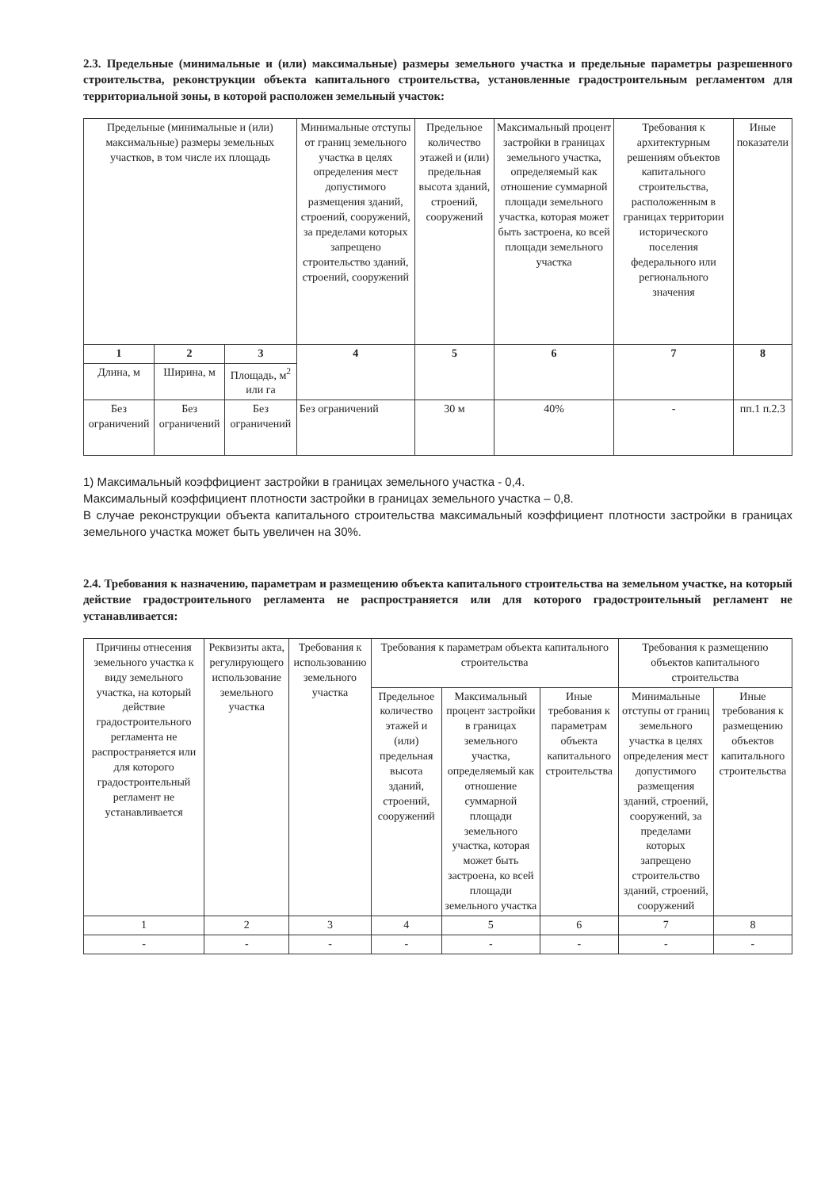2.3. Предельные (минимальные и (или) максимальные) размеры земельного участка и предельные параметры разрешенного строительства, реконструкции объекта капитального строительства, установленные градостроительным регламентом для территориальной зоны, в которой расположен земельный участок:
| Предельные (минимальные и (или) максимальные) размеры земельных участков, в том числе их площадь | | | Минимальные отступы от границ земельного участка в целях определения мест допустимого размещения зданий, строений, сооружений, за пределами которых запрещено строительство зданий, строений, сооружений | Предельное количество этажей и (или) предельная высота зданий, строений, сооружений | Максимальный процент застройки в границах земельного участка, определяемый как отношение суммарной площади земельного участка, которая может быть застроена, ко всей площади земельного участка | Требования к архитектурным решениям объектов капитального строительства, расположенным в границах территории исторического поселения федерального или регионального значения | Иные показатели |
| --- | --- | --- | --- | --- | --- | --- | --- |
| 1 | 2 | 3 | 4 | 5 | 6 | 7 | 8 |
| Длина, м | Ширина, м | Площадь, м<sup>2</sup> или га | | | | | |
| Без ограничений | Без ограничений | Без ограничений | Без ограничений | 30 м | 40% | - | пп.1 п.2.3 |
1) Максимальный коэффициент застройки в границах земельного участка - 0,4.
Максимальный коэффициент плотности застройки в границах земельного участка – 0,8.
В случае реконструкции объекта капитального строительства максимальный коэффициент плотности застройки в границах земельного участка может быть увеличен на 30%.
2.4. Требования к назначению, параметрам и размещению объекта капитального строительства на земельном участке, на который действие градостроительного регламента не распространяется или для которого градостроительный регламент не устанавливается:
| Причины отнесения земельного участка к виду земельного участка, на который действие градостроительного регламента не распространяется или для которого градостроительный регламент не устанавливается | Реквизиты акта, регулирующего использование земельного участка | Требования к использованию земельного участка | Требования к параметрам объекта капитального строительства | | | Требования к размещению объектов капитального строительства | |
| --- | --- | --- | --- | --- | --- | --- | --- |
| | | | Предельное количество этажей и (или) предельная высота зданий, строений, сооружений | Максимальный процент застройки в границах земельного участка, определяемый как отношение суммарной площади земельного участка, которая может быть застроена, ко всей площади земельного участка | Иные требования к параметрам объекта капитального строительства | Минимальные отступы от границ земельного участка в целях определения мест допустимого размещения зданий, строений, сооружений, за пределами которых запрещено строительство зданий, строений, сооружений | Иные требования к размещению объектов капитального строительства |
| 1 | 2 | 3 | 4 | 5 | 6 | 7 | 8 |
| - | - | - | - | - | - | - | - |